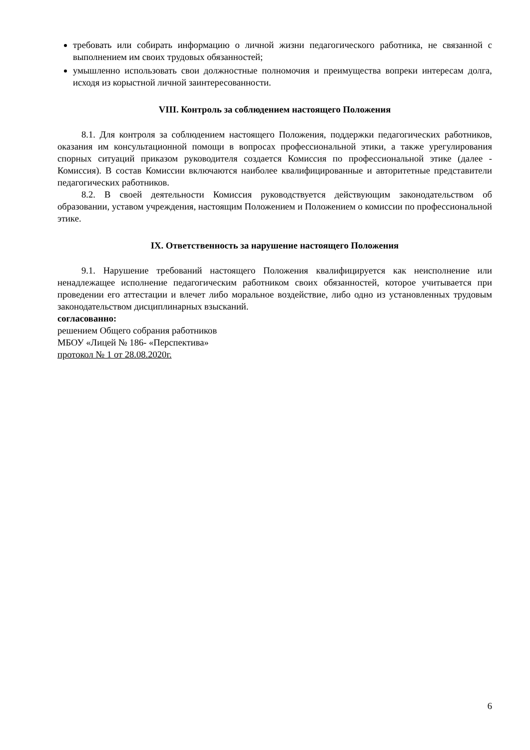требовать или собирать информацию о личной жизни педагогического работника, не связанной с выполнением им своих трудовых обязанностей;
умышленно использовать свои должностные полномочия и преимущества вопреки интересам долга, исходя из корыстной личной заинтересованности.
VIII. Контроль за соблюдением настоящего Положения
8.1. Для контроля за соблюдением настоящего Положения, поддержки педагогических работников, оказания им консультационной помощи в вопросах профессиональной этики, а также урегулирования спорных ситуаций приказом руководителя создается Комиссия по профессиональной этике (далее - Комиссия). В состав Комиссии включаются наиболее квалифицированные и авторитетные представители педагогических работников.
8.2. В своей деятельности Комиссия руководствуется действующим законодательством об образовании, уставом учреждения, настоящим Положением и Положением о комиссии по профессиональной этике.
IX. Ответственность за нарушение настоящего Положения
9.1. Нарушение требований настоящего Положения квалифицируется как неисполнение или ненадлежащее исполнение педагогическим работником своих обязанностей, которое учитывается при проведении его аттестации и влечет либо моральное воздействие, либо одно из установленных трудовым законодательством дисциплинарных взысканий.
согласованно:
решением Общего собрания работников
МБОУ «Лицей № 186- «Перспектива»
протокол № 1 от 28.08.2020г.
6